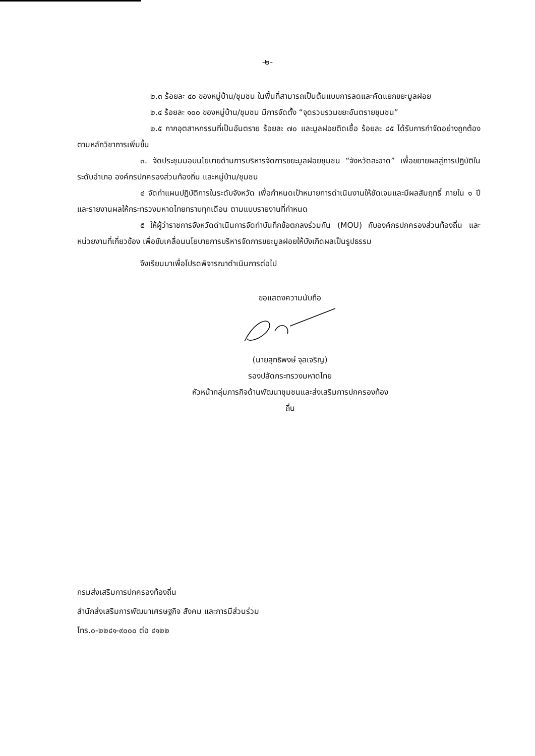-๒-
๒.๓ ร้อยละ ๔๐ ของหมู่บ้าน/ชุมชน ในพื้นที่สามารถเป็นต้นแบบการลดและคัดแยกขยะมูลฝอย
๒.๔ ร้อยละ ๑๐๐ ของหมู่บ้าน/ชุมชน มีการจัดตั้ง “จุดรวบรวมขยะอันตรายชุมชน”
๒.๕ กากอุตสาหกรรมที่เป็นอันตราย ร้อยละ ๗๐ และมูลฝอยติดเชื้อ ร้อยละ ๘๕ ได้รับการกำจัดอย่างถูกต้อง ตามหลักวิชาการเพิ่มขึ้น
๓. จัดประชุมมอบนโยบายด้านการบริหารจัดการขยะมูลฝอยชุมชน “จังหวัดสะอาด” เพื่อขยายผลสู่การปฏิบัติในระดับอำเภอ องค์กรปกครองส่วนท้องถิ่น และหมู่บ้าน/ชุมชน
๔ จัดทำแผนปฏิบัติการในระดับจังหวัด เพื่อกำหนดเป้าหมายการดำเนินงานให้ชัดเจนและมีผลสัมฤทธิ์ ภายใน ๑ ปี และรายงานผลให้กระทรวงมหาดไทยทราบทุกเดือน ตามแบบรายงานที่กำหนด
๕ ให้ผู้ว่าราชการจังหวัดดำเนินการจัดทำบันทึกข้อตกลงร่วมกัน (MOU) กับองค์กรปกครองส่วนท้องถิ่น และหน่วยงานที่เกี่ยวข้อง เพื่อขับเคลื่อนนโยบายการบริหารจัดการขยะมูลฝอยให้บังเกิดผลเป็นรูปธรรม
จึงเรียนมาเพื่อโปรดพิจารณาดำเนินการต่อไป
ขอแสดงความนับถือ
(นายสุทธิพงษ์ จุลเจริญ)
รองปลัดกระทรวงมหาดไทย
หัวหน้ากลุ่มภารกิจด้านพัฒนาชุมชนและส่งเสริมการปกครองท้องถิ่น
กรมส่งเสริมการปกครองท้องถิ่น
สำนักส่งเสริมการพัฒนาเศรษฐกิจ สังคม และการมีส่วนร่วม
โทร.๐-๒๒๔๑-๙๐๐๐ ต่อ ๔๑๒๒